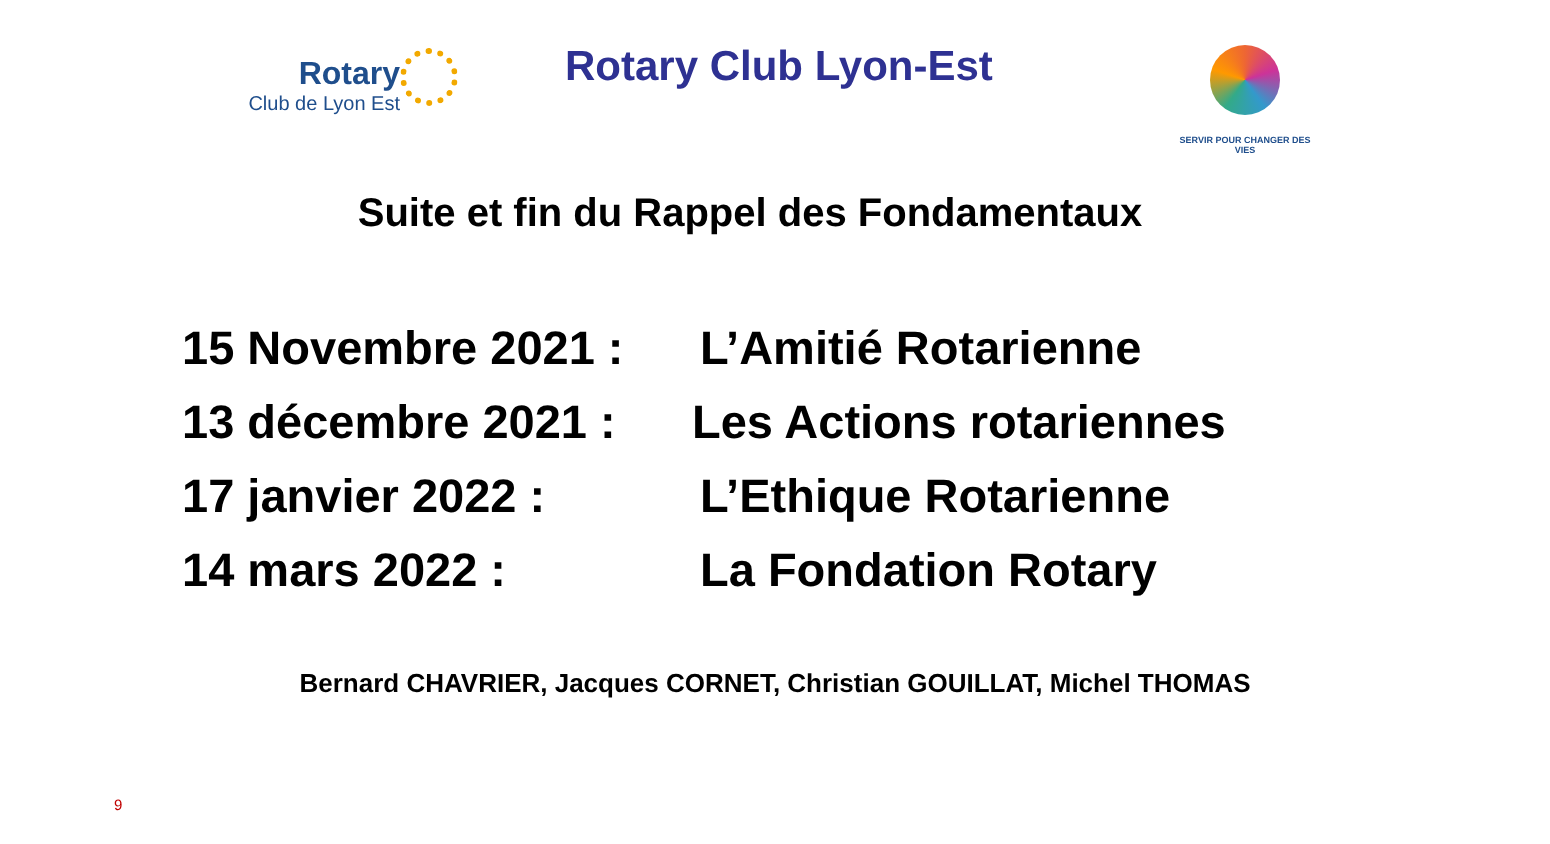Rotary
Club de Lyon Est
Rotary Club Lyon-Est
SERVIR POUR CHANGER DES VIES
Suite et fin du Rappel des Fondamentaux
15 Novembre 2021 : L’Amitié Rotarienne
13 décembre 2021 : Les Actions rotariennes
17 janvier 2022 : L’Ethique Rotarienne
14 mars 2022 : La Fondation Rotary
Bernard CHAVRIER, Jacques CORNET, Christian GOUILLAT, Michel THOMAS
9